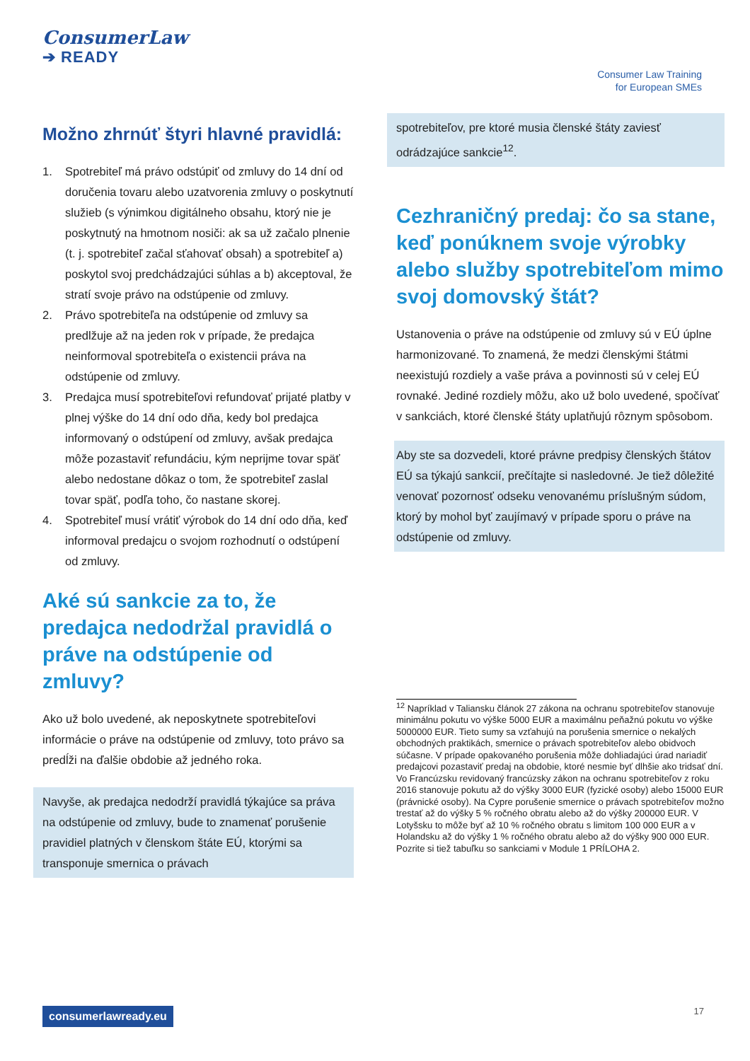ConsumerLaw
➔ READY
Consumer Law Training
for European SMEs
Možno zhrnúť štyri hlavné pravidlá:
1. Spotrebiteľ má právo odstúpiť od zmluvy do 14 dní od doručenia tovaru alebo uzatvorenia zmluvy o poskytnutí služieb (s výnimkou digitálneho obsahu, ktorý nie je poskytnutý na hmotnom nosiči: ak sa už začalo plnenie (t. j. spotrebiteľ začal sťahovať obsah) a spotrebiteľ a) poskytol svoj predchádzajúci súhlas a b) akceptoval, že stratí svoje právo na odstúpenie od zmluvy.
2. Právo spotrebiteľa na odstúpenie od zmluvy sa predlžuje až na jeden rok v prípade, že predajca neinformoval spotrebiteľa o existencii práva na odstúpenie od zmluvy.
3. Predajca musí spotrebiteľovi refundovať prijaté platby v plnej výške do 14 dní odo dňa, kedy bol predajca informovaný o odstúpení od zmluvy, avšak predajca môže pozastaviť refundáciu, kým neprijme tovar späť alebo nedostane dôkaz o tom, že spotrebiteľ zaslal tovar späť, podľa toho, čo nastane skorej.
4. Spotrebiteľ musí vrátiť výrobok do 14 dní odo dňa, keď informoval predajcu o svojom rozhodnutí o odstúpení od zmluvy.
Aké sú sankcie za to, že predajca nedodržal pravidlá o práve na odstúpenie od zmluvy?
Ako už bolo uvedené, ak neposkytnete spotrebiteľovi informácie o práve na odstúpenie od zmluvy, toto právo sa predĺži na ďalšie obdobie až jedného roka.
Navyše, ak predajca nedodrží pravidlá týkajúce sa práva na odstúpenie od zmluvy, bude to znamenať porušenie pravidiel platných v členskom štáte EÚ, ktorými sa transponuje smernica o právach
spotrebiteľov, pre ktoré musia členské štáty zaviesť odrádzajúce sankcie<sup>12</sup>.
Cezhraničný predaj: čo sa stane, keď ponúknem svoje výrobky alebo služby spotrebiteľom mimo svoj domovský štát?
Ustanovenia o práve na odstúpenie od zmluvy sú v EÚ úplne harmonizované. To znamená, že medzi členskými štátmi neexistujú rozdiely a vaše práva a povinnosti sú v celej EÚ rovnaké. Jediné rozdiely môžu, ako už bolo uvedené, spočívať v sankciách, ktoré členské štáty uplatňujú rôznym spôsobom.
Aby ste sa dozvedeli, ktoré právne predpisy členských štátov EÚ sa týkajú sankcií, prečítajte si nasledovné. Je tiež dôležité venovať pozornosť odseku venovanému príslušným súdom, ktorý by mohol byť zaujímavý v prípade sporu o práve na odstúpenie od zmluvy.
<sup>12</sup> Napríklad v Taliansku článok 27 zákona na ochranu spotrebiteľov stanovuje minimálnu pokutu vo výške 5000 EUR a maximálnu peňažnú pokutu vo výške 5000000 EUR. Tieto sumy sa vzťahujú na porušenia smernice o nekalých obchodných praktikách, smernice o právach spotrebiteľov alebo obidvoch súčasne. V prípade opakovaného porušenia môže dohliadajúci úrad nariadiť predajcovi pozastaviť predaj na obdobie, ktoré nesmie byť dlhšie ako tridsať dní. Vo Francúzsku revidovaný francúzsky zákon na ochranu spotrebiteľov z roku 2016 stanovuje pokutu až do výšky 3000 EUR (fyzické osoby) alebo 15000 EUR (právnické osoby). Na Cypre porušenie smernice o právach spotrebiteľov možno trestať až do výšky 5 % ročného obratu alebo až do výšky 200000 EUR. V Lotyšsku to môže byť až 10 % ročného obratu s limitom 100 000 EUR a v Holandsku až do výšky 1 % ročného obratu alebo až do výšky 900 000 EUR.
Pozrite si tiež tabuľku so sankciami v Module 1 PRÍLOHA 2.
consumerlawready.eu 17